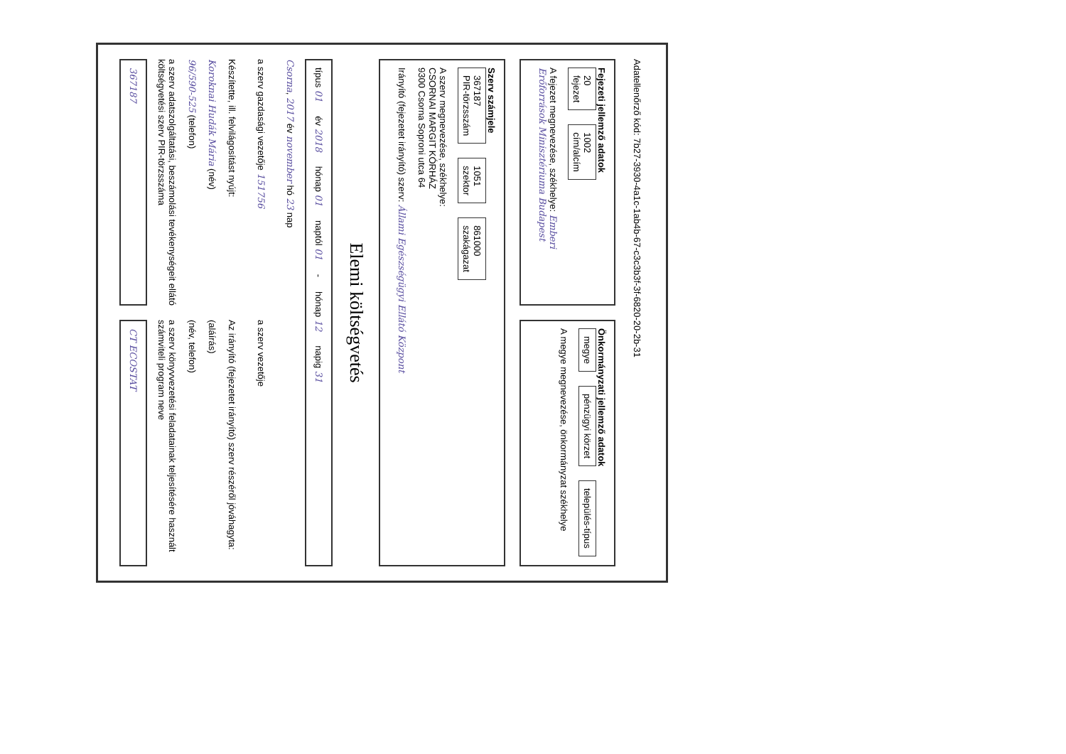Adatellenőrző kód: 7b27-3930-4a1c-1ab4b-67-c3c3b3f-3f-6820-20-2b-31
Fejezeti jellemző adatok
20
fejezet
1002
cím/alcím
A fejezet megnevezése, székhelye: Emberi Erőforrások Minisztériuma Budapest
Önkormányzati jellemző adatok
megye
pénzügyi körzet
település-típus
A megye megnevezése, önkormányzat székhelye
Szerv számjele
367187
PIR-törzsszám
1051
szektor
861000
szakágazat
A szerv megnevezése, székhelye:
CSORNAI MARGIT KÓRHÁZ
9300 Csorna Soproni utca 64
Irányító (fejezetet irányító) szerv: Állami Egészségügyi Ellátó Központ
Elemi költségvetés
típus 01
év 2018
hónap 01
naptól 01
-
hónap 12
napig 31
Csorna, 2017 év november hó 23 nap
a szerv gazdasági vezetője 151756
a szerv vezetője
Készítette, ill. felvilágosítást nyújt:
Koroknai Hudák Mária (név)
96/590-525 (telefon)
a szerv adatszolgáltatási, beszámolási tevékenységeit ellátó költségvetési szerv PIR-törzsszáma
367187
Az irányító (fejezetet irányító) szerv részéről jóváhagyta:
(aláírás)
(név, telefon)
a szerv könyvvezetési feladatainak teljesítésére használt számviteli program neve
CT ECOSTAT